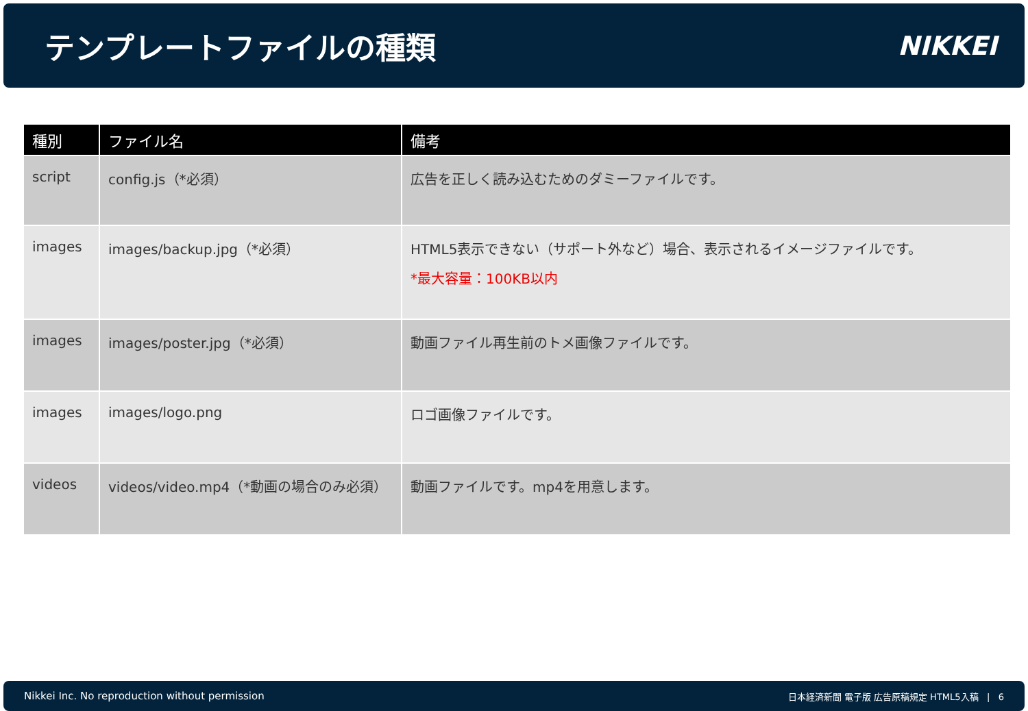テンプレートファイルの種類
NIKKEI
| 種別 | ファイル名 | 備考 |
| --- | --- | --- |
| script | config.js（*必須） | 広告を正しく読み込むためのダミーファイルです。 |
| images | images/backup.jpg（*必須） | HTML5表示できない（サポート外など）場合、表示されるイメージファイルです。 *最大容量：100KB以内 |
| images | images/poster.jpg（*必須） | 動画ファイル再生前のトメ画像ファイルです。 |
| images | images/logo.png | ロゴ画像ファイルです。 |
| videos | videos/video.mp4（*動画の場合のみ必須） | 動画ファイルです。mp4を用意します。 |
Nikkei Inc. No reproduction without permission 日本経済新聞 電子版 広告原稿規定 HTML5入稿 | 6